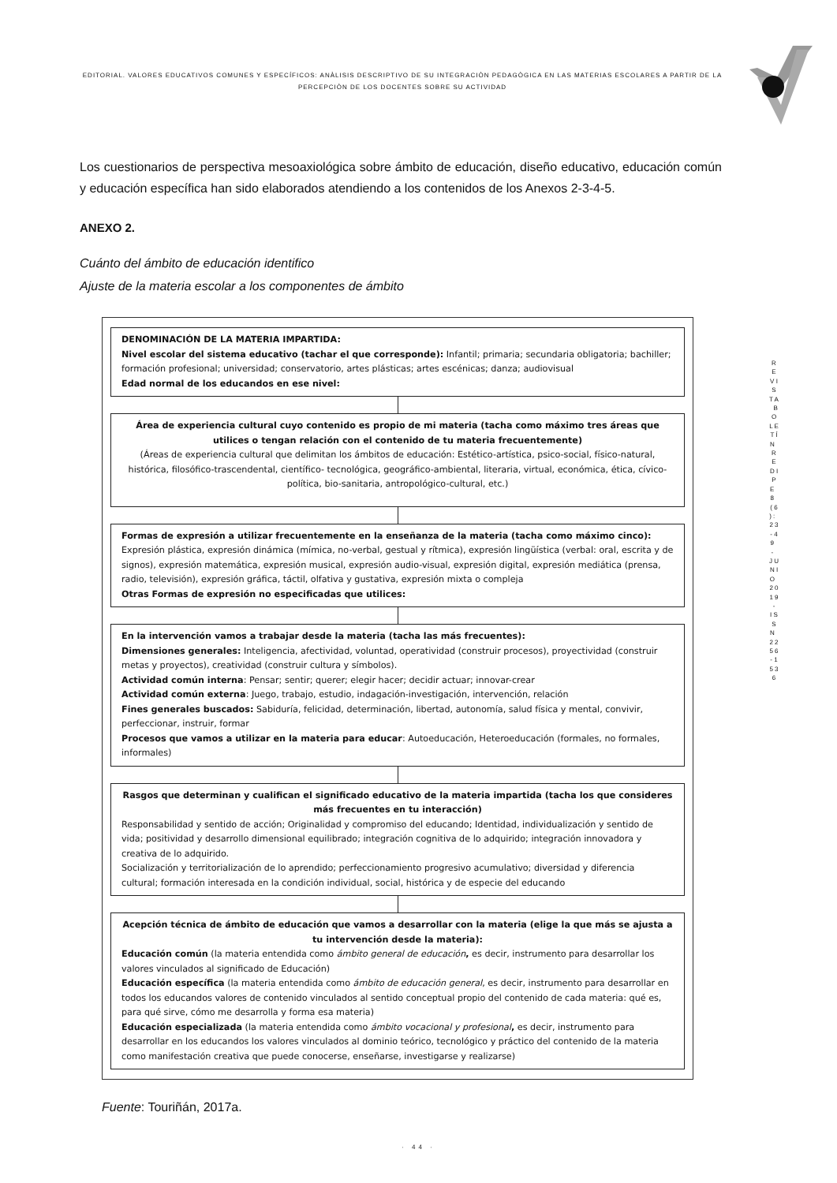EDITORIAL. VALORES EDUCATIVOS COMUNES Y ESPECÍFICOS: ANÀLISIS DESCRIPTIVO DE SU INTEGRACIÒN PEDAGÒGICA EN LAS MATERIAS ESCOLARES A PARTIR DE LA PERCEPCIÒN DE LOS DOCENTES SOBRE SU ACTIVIDAD
R E V I S T A B O L E T Í N R E D I P E 8 ( 6 ) : 2 3 - 4 9 - J U N I O 2 0 1 9 - I S S N 2 2 5 6 - 1 5 3 6
Los cuestionarios de perspectiva mesoaxiológica sobre ámbito de educación, diseño educativo, educación común y educación específica han sido elaborados atendiendo a los contenidos de los Anexos 2-3-4-5.
ANEXO 2.
Cuánto del ámbito de educación identifico
Ajuste de la materia escolar a los componentes de ámbito
DENOMINACIÓN DE LA MATERIA IMPARTIDA:
Nivel escolar del sistema educativo (tachar el que corresponde): Infantil; primaria; secundaria obligatoria; bachiller; formación profesional; universidad; conservatorio, artes plásticas; artes escénicas; danza; audiovisual
Edad normal de los educandos en ese nivel:
Área de experiencia cultural cuyo contenido es propio de mi materia (tacha como máximo tres áreas que utilices o tengan relación con el contenido de tu materia frecuentemente)
(Áreas de experiencia cultural que delimitan los ámbitos de educación: Estético-artística, psico-social, físico-natural, histórica, filosófico-trascendental, científico- tecnológica, geográfico-ambiental, literaria, virtual, económica, ética, cívico-política, bio-sanitaria, antropológico-cultural, etc.)
Formas de expresión a utilizar frecuentemente en la enseñanza de la materia (tacha como máximo cinco):
Expresión plástica, expresión dinámica (mímica, no-verbal, gestual y rítmica), expresión lingüística (verbal: oral, escrita y de signos), expresión matemática, expresión musical, expresión audio-visual, expresión digital, expresión mediática (prensa, radio, televisión), expresión gráfica, táctil, olfativa y gustativa, expresión mixta o compleja
Otras Formas de expresión no especificadas que utilices:
En la intervención vamos a trabajar desde la materia (tacha las más frecuentes):
Dimensiones generales: Inteligencia, afectividad, voluntad, operatividad (construir procesos), proyectividad (construir metas y proyectos), creatividad (construir cultura y símbolos).
Actividad común interna: Pensar; sentir; querer; elegir hacer; decidir actuar; innovar-crear
Actividad común externa: Juego, trabajo, estudio, indagación-investigación, intervención, relación
Fines generales buscados: Sabiduría, felicidad, determinación, libertad, autonomía, salud física y mental, convivir, perfeccionar, instruir, formar
Procesos que vamos a utilizar en la materia para educar: Autoeducación, Heteroeducación (formales, no formales, informales)
Rasgos que determinan y cualifican el significado educativo de la materia impartida (tacha los que consideres más frecuentes en tu interacción)
Responsabilidad y sentido de acción; Originalidad y compromiso del educando; Identidad, individualización y sentido de vida; positividad y desarrollo dimensional equilibrado; integración cognitiva de lo adquirido; integración innovadora y creativa de lo adquirido.
Socialización y territorialización de lo aprendido; perfeccionamiento progresivo acumulativo; diversidad y diferencia cultural; formación interesada en la condición individual, social, histórica y de especie del educando
Acepción técnica de ámbito de educación que vamos a desarrollar con la materia (elige la que más se ajusta a tu intervención desde la materia):
Educación común (la materia entendida como ámbito general de educación, es decir, instrumento para desarrollar los valores vinculados al significado de Educación)
Educación específica (la materia entendida como ámbito de educación general, es decir, instrumento para desarrollar en todos los educandos valores de contenido vinculados al sentido conceptual propio del contenido de cada materia: qué es, para qué sirve, cómo me desarrolla y forma esa materia)
Educación especializada (la materia entendida como ámbito vocacional y profesional, es decir, instrumento para desarrollar en los educandos los valores vinculados al dominio teórico, tecnológico y práctico del contenido de la materia como manifestación creativa que puede conocerse, enseñarse, investigarse y realizarse)
Fuente: Touriñán, 2017a.
· 44 ·